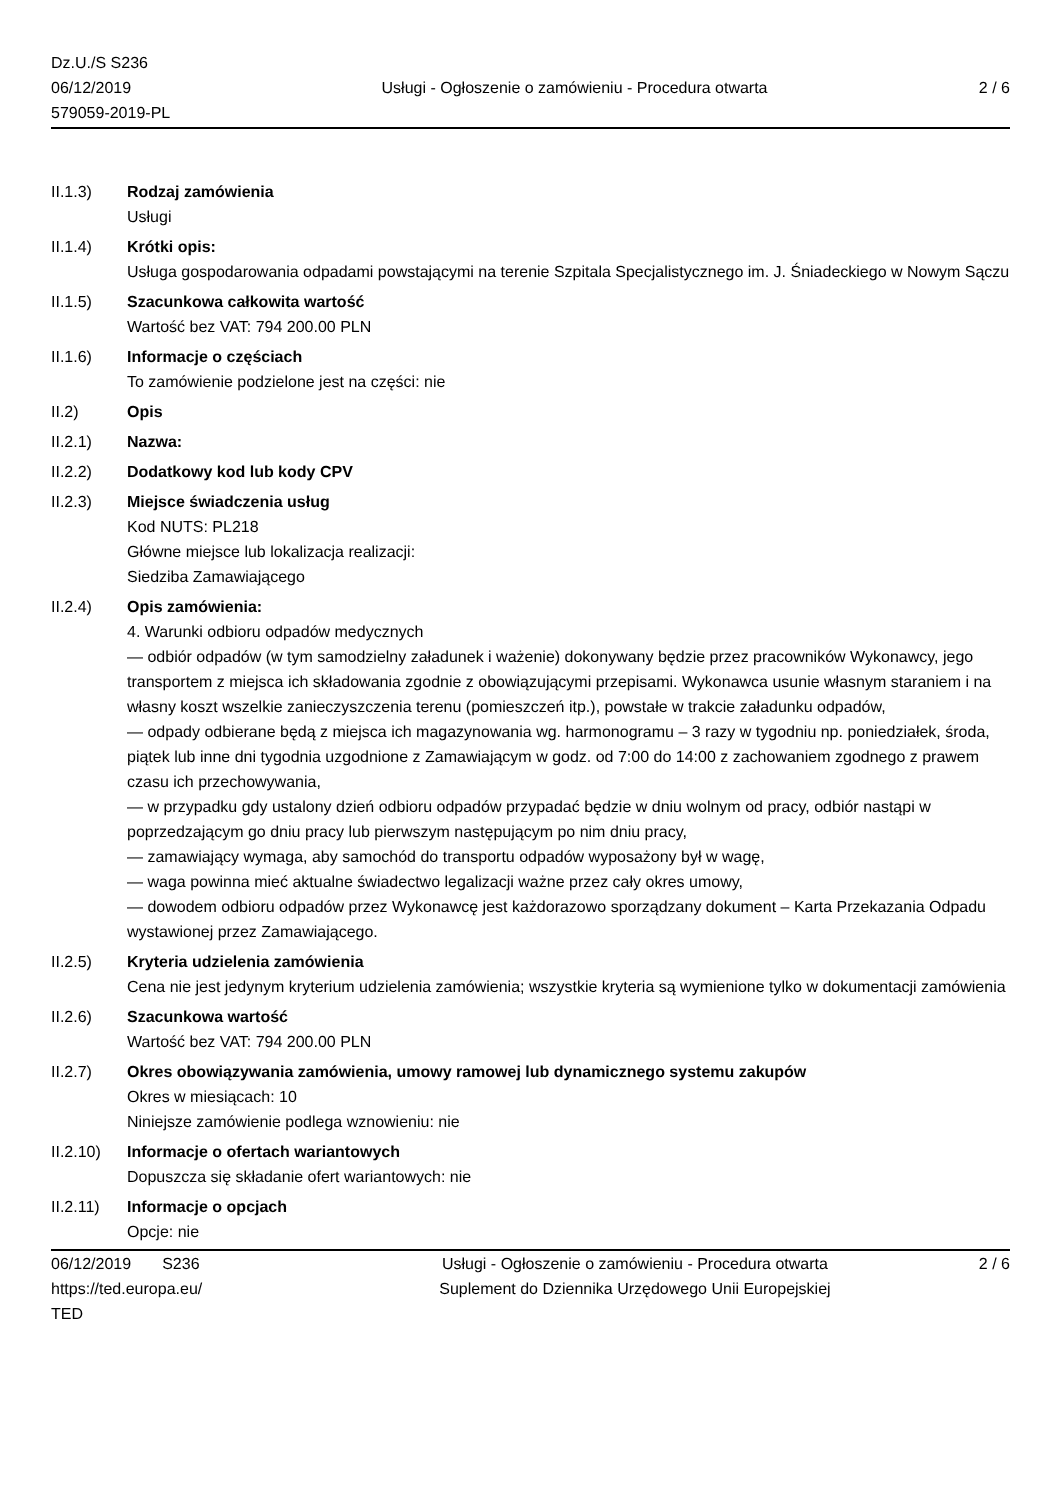Dz.U./S S236
06/12/2019
579059-2019-PL
Usługi - Ogłoszenie o zamówieniu - Procedura otwarta
2 / 6
II.1.3) Rodzaj zamówienia
Usługi
II.1.4) Krótki opis:
Usługa gospodarowania odpadami powstającymi na terenie Szpitala Specjalistycznego im. J. Śniadeckiego w Nowym Sączu
II.1.5) Szacunkowa całkowita wartość
Wartość bez VAT: 794 200.00 PLN
II.1.6) Informacje o częściach
To zamówienie podzielone jest na części: nie
II.2) Opis
II.2.1) Nazwa:
II.2.2) Dodatkowy kod lub kody CPV
II.2.3) Miejsce świadczenia usług
Kod NUTS: PL218
Główne miejsce lub lokalizacja realizacji:
Siedziba Zamawiającego
II.2.4) Opis zamówienia:
4. Warunki odbioru odpadów medycznych
— odbiór odpadów (w tym samodzielny załadunek i ważenie) dokonywany będzie przez pracowników Wykonawcy, jego transportem z miejsca ich składowania zgodnie z obowiązującymi przepisami. Wykonawca usunie własnym staraniem i na własny koszt wszelkie zanieczyszczenia terenu (pomieszczeń itp.), powstałe w trakcie załadunku odpadów,
— odpady odbierane będą z miejsca ich magazynowania wg. harmonogramu – 3 razy w tygodniu np. poniedziałek, środa, piątek lub inne dni tygodnia uzgodnione z Zamawiającym w godz. od 7:00 do 14:00 z zachowaniem zgodnego z prawem czasu ich przechowywania,
— w przypadku gdy ustalony dzień odbioru odpadów przypadać będzie w dniu wolnym od pracy, odbiór nastąpi w poprzedzającym go dniu pracy lub pierwszym następującym po nim dniu pracy,
— zamawiający wymaga, aby samochód do transportu odpadów wyposażony był w wagę,
— waga powinna mieć aktualne świadectwo legalizacji ważne przez cały okres umowy,
— dowodem odbioru odpadów przez Wykonawcę jest każdorazowo sporządzany dokument – Karta Przekazania Odpadu wystawionej przez Zamawiającego.
II.2.5) Kryteria udzielenia zamówienia
Cena nie jest jedynym kryterium udzielenia zamówienia; wszystkie kryteria są wymienione tylko w dokumentacji zamówienia
II.2.6) Szacunkowa wartość
Wartość bez VAT: 794 200.00 PLN
II.2.7) Okres obowiązywania zamówienia, umowy ramowej lub dynamicznego systemu zakupów
Okres w miesiącach: 10
Niniejsze zamówienie podlega wznowieniu: nie
II.2.10)
Informacje o ofertach wariantowych
Dopuszcza się składanie ofert wariantowych: nie
II.2.11)
Informacje o opcjach
Opcje: nie
06/12/2019 S236
https://ted.europa.eu/
TED
Usługi - Ogłoszenie o zamówieniu - Procedura otwarta
Suplement do Dziennika Urzędowego Unii Europejskiej
2 / 6